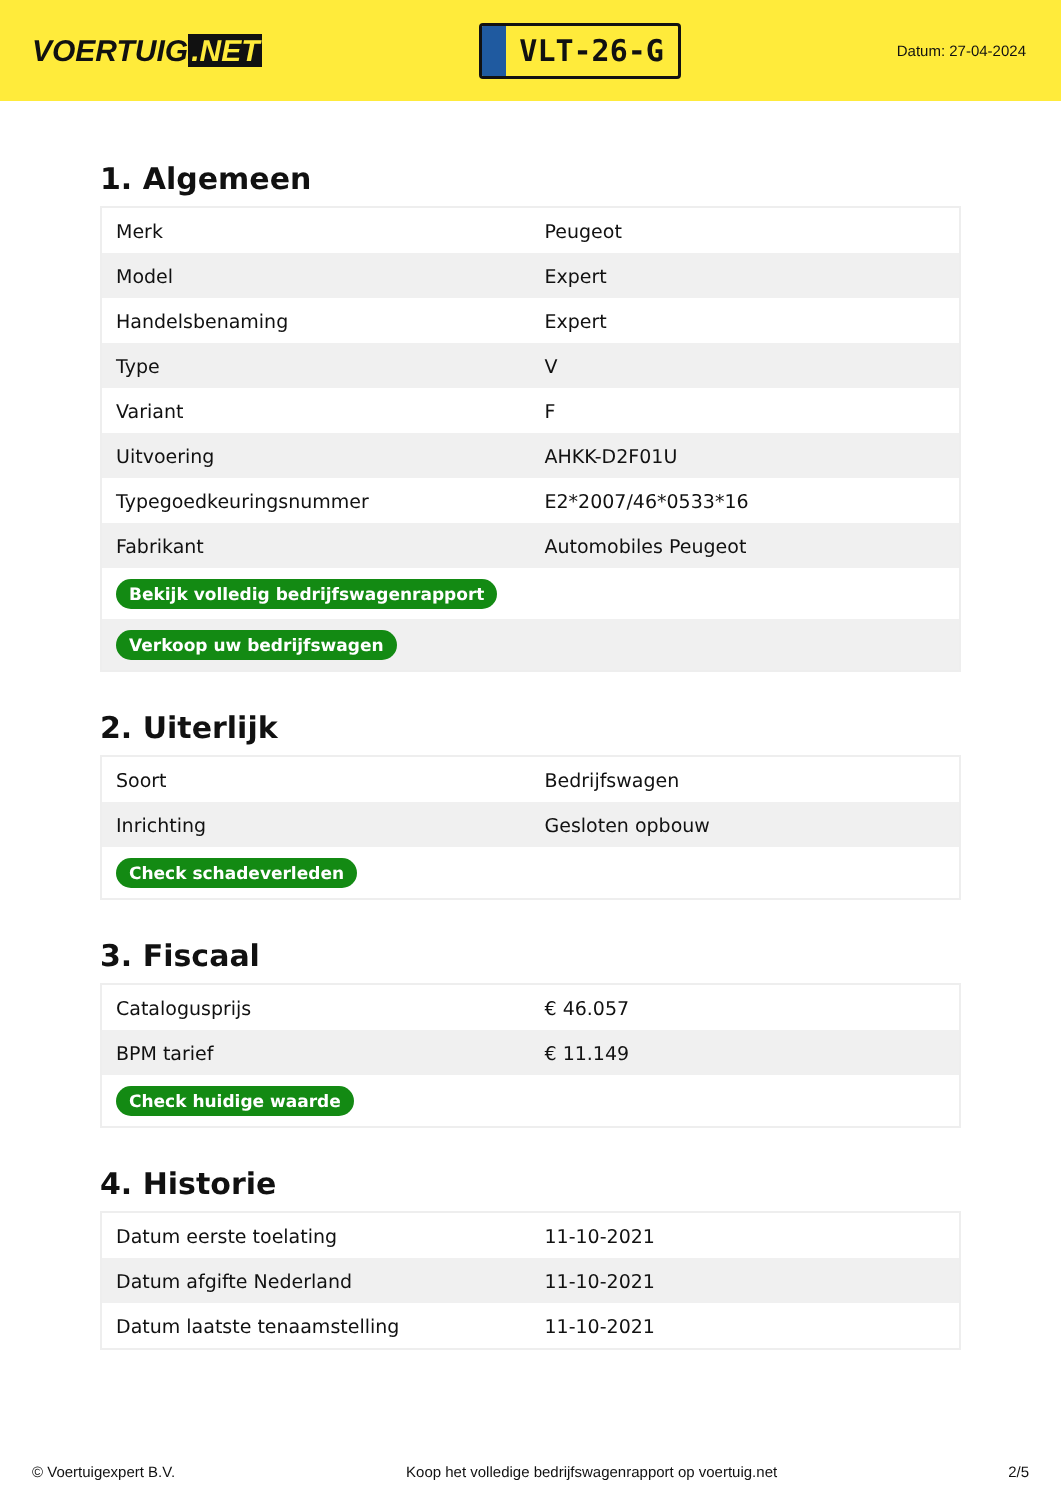VOERTUIG.NET
VLT-26-G
Datum: 27-04-2024
1. Algemeen
| Merk | Peugeot |
| Model | Expert |
| Handelsbenaming | Expert |
| Type | V |
| Variant | F |
| Uitvoering | AHKK-D2F01U |
| Typegoedkeuringsnummer | E2*2007/46*0533*16 |
| Fabrikant | Automobiles Peugeot |
| Bekijk volledig bedrijfswagenrapport | |
| Verkoop uw bedrijfswagen | |
2. Uiterlijk
| Soort | Bedrijfswagen |
| Inrichting | Gesloten opbouw |
| Check schadeverleden | |
3. Fiscaal
| Catalogusprijs | € 46.057 |
| BPM tarief | € 11.149 |
| Check huidige waarde | |
4. Historie
| Datum eerste toelating | 11-10-2021 |
| Datum afgifte Nederland | 11-10-2021 |
| Datum laatste tenaamstelling | 11-10-2021 |
© Voertuigexpert B.V. Koop het volledige bedrijfswagenrapport op voertuig.net 2/5